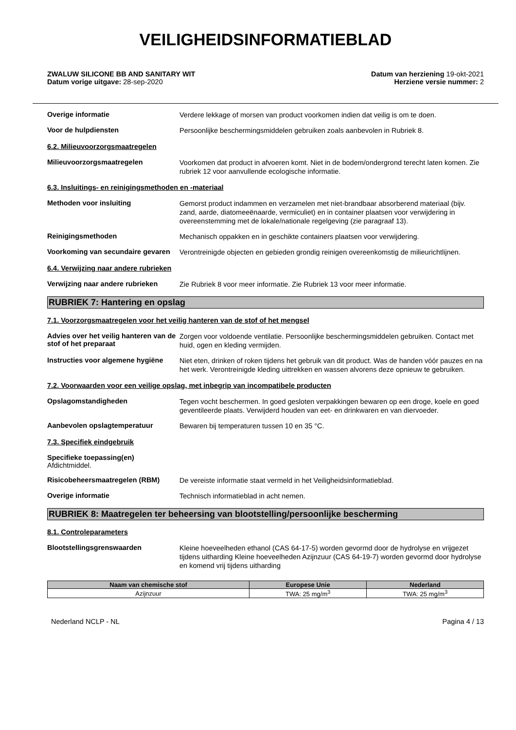VEILIGHEIDSINFORMATIEBLAD
ZWALUW SILICONE BB AND SANITARY WIT
Datum vorige uitgave: 28-sep-2020
Datum van herziening 19-okt-2021
Herziene versie nummer: 2
Overige informatie
Verdere lekkage of morsen van product voorkomen indien dat veilig is om te doen.
Voor de hulpdiensten
Persoonlijke beschermingsmiddelen gebruiken zoals aanbevolen in Rubriek 8.
6.2. Milieuvoorzorgsmaatregelen
Milieuvoorzorgsmaatregelen
Voorkomen dat product in afvoeren komt. Niet in de bodem/ondergrond terecht laten komen. Zie rubriek 12 voor aanvullende ecologische informatie.
6.3. Insluitings- en reinigingsmethoden en -materiaal
Methoden voor insluiting
Gemorst product indammen en verzamelen met niet-brandbaar absorberend materiaal (bijv. zand, aarde, diatomeeënaarde, vermiculiet) en in container plaatsen voor verwijdering in overeenstemming met de lokale/nationale regelgeving (zie paragraaf 13).
Reinigingsmethoden
Mechanisch oppakken en in geschikte containers plaatsen voor verwijdering.
Voorkoming van secundaire gevaren
Verontreinigde objecten en gebieden grondig reinigen overeenkomstig de milieurichtlijnen.
6.4. Verwijzing naar andere rubrieken
Verwijzing naar andere rubrieken
Zie Rubriek 8 voor meer informatie. Zie Rubriek 13 voor meer informatie.
RUBRIEK 7: Hantering en opslag
7.1. Voorzorgsmaatregelen voor het veilig hanteren van de stof of het mengsel
Advies over het veilig hanteren van de stof of het preparaat
Zorgen voor voldoende ventilatie. Persoonlijke beschermingsmiddelen gebruiken. Contact met huid, ogen en kleding vermijden.
Instructies voor algemene hygiëne
Niet eten, drinken of roken tijdens het gebruik van dit product. Was de handen vóór pauzes en na het werk. Verontreinigde kleding uittrekken en wassen alvorens deze opnieuw te gebruiken.
7.2. Voorwaarden voor een veilige opslag, met inbegrip van incompatibele producten
Opslagomstandigheden
Tegen vocht beschermen. In goed gesloten verpakkingen bewaren op een droge, koele en goed geventileerde plaats. Verwijderd houden van eet- en drinkwaren en van diervoeder.
Aanbevolen opslagtemperatuur
Bewaren bij temperaturen tussen 10 en 35 °C.
7.3. Specifiek eindgebruik
Specifieke toepassing(en)
Afdichtmiddel.
Risicobeheersmaatregelen (RBM)
De vereiste informatie staat vermeld in het Veiligheidsinformatieblad.
Overige informatie
Technisch informatieblad in acht nemen.
RUBRIEK 8: Maatregelen ter beheersing van blootstelling/persoonlijke bescherming
8.1. Controleparameters
Blootstellingsgrenswaarden
Kleine hoeveelheden ethanol (CAS 64-17-5) worden gevormd door de hydrolyse en vrijgezet tijdens uitharding Kleine hoeveelheden Azijnzuur (CAS 64-19-7) worden gevormd door hydrolyse en komend vrij tijdens uitharding
| Naam van chemische stof | Europese Unie | Nederland |
| --- | --- | --- |
| Azijnzuur | TWA: 25 mg/m<sup>3</sup> | TWA: 25 mg/m<sup>3</sup> |
Nederland NCLP - NL Pagina 4 / 13